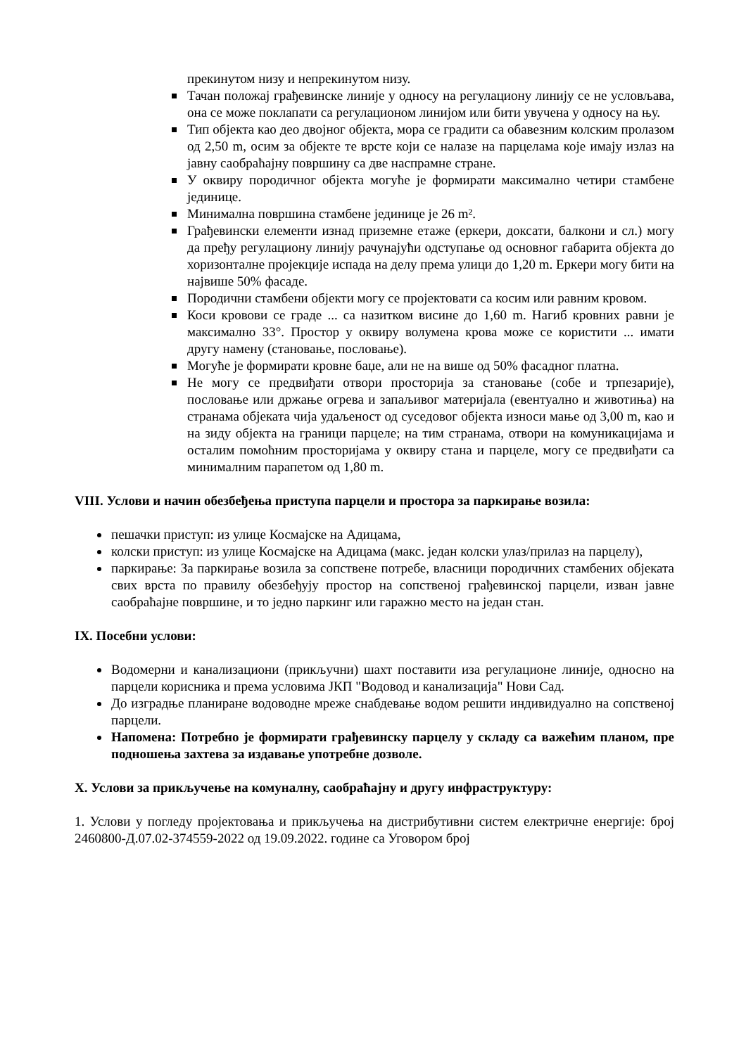прекинутом низу и непрекинутом низу.
Тачан положај грађевинске линије у односу на регулациону линију се не условљава, она се може поклапати са регулационом линијом или бити увучена у односу на њу.
Тип објекта као део двојног објекта, мора се градити са обавезним колским пролазом од 2,50 m, осим за објекте те врсте који се налазе на парцелама које имају излаз на јавну саобраћајну површину са две наспрамне стране.
У оквиру породичног објекта могуће је формирати максимално четири стамбене јединице.
Минимална површина стамбене јединице је 26 m².
Грађевински елементи изнад приземне етаже (еркери, доксати, балкони и сл.) могу да пређу регулациону линију рачунајући одступање од основног габарита објекта до хоризонталне пројекције испада на делу према улици до 1,20 m. Еркери могу бити на највише 50% фасаде.
Породични стамбени објекти могу се пројектовати са косим или равним кровом.
Коси кровови се граде ... са назитком висине до 1,60 m. Нагиб кровних равни је максимално 33°. Простор у оквиру волумена крова може се користити ... имати другу намену (становање, пословање).
Могуће је формирати кровне баџе, али не на више од 50% фасадног платна.
Не могу се предвиђати отвори просторија за становање (собе и трпезарије), пословање или држање огрева и запаљивог материјала (евентуално и животиња) на странама објеката чија удаљеност од суседовог објекта износи мање од 3,00 m, као и на зиду објекта на граници парцеле; на тим странама, отвори на комуникацијама и осталим помоћним просторијама у оквиру стана и парцеле, могу се предвиђати са минималним парапетом од 1,80 m.
VIII. Услови и начин обезбеђења приступа парцели и простора за паркирање возила:
пешачки приступ: из улице Космајске на Адицама,
колски приступ: из улице Космајске на Адицама (макс. један колски улаз/прилаз на парцелу),
паркирање: За паркирање возила за сопствене потребе, власници породичних стамбених објеката свих врста по правилу обезбеђују простор на сопственој грађевинској парцели, изван јавне саобраћајне површине, и то једно паркинг или гаражно место на један стан.
IX. Посебни услови:
Водомерни и канализациони (прикључни) шахт поставити иза регулационе линије, односно на парцели корисника и према условима ЈКП "Водовод и канализација" Нови Сад.
До изградње планиране водоводне мреже снабдевање водом решити индивидуално на сопственој парцели.
Напомена: Потребно је формирати грађевинску парцелу у складу са важећим планом, пре подношења захтева за издавање употребне дозволе.
X. Услови за прикључење на комуналну, саобраћајну и другу инфраструктуру:
1. Услови у погледу пројектовања и прикључења на дистрибутивни систем електричне енергије: број 2460800-Д.07.02-374559-2022 од 19.09.2022. године са Уговором број